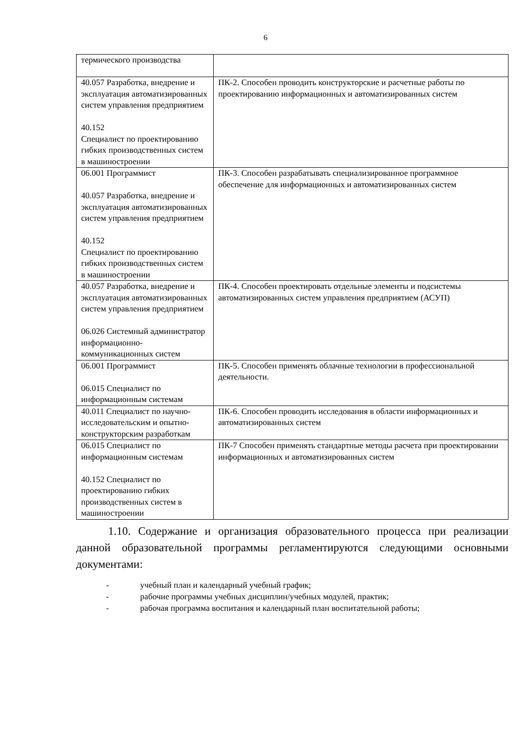6
| термического производства | |
| 40.057 Разработка, внедрение и эксплуатация автоматизированных систем управления предприятием 40.152 Специалист по проектированию гибких производственных систем в машиностроении | ПК-2. Способен проводить конструкторские и расчетные работы по проектированию информационных и автоматизированных систем |
| 06.001 Программист 40.057 Разработка, внедрение и эксплуатация автоматизированных систем управления предприятием 40.152 Специалист по проектированию гибких производственных систем в машиностроении | ПК-3. Способен разрабатывать специализированное программное обеспечение для информационных и автоматизированных систем |
| 40.057 Разработка, внедрение и эксплуатация автоматизированных систем управления предприятием 06.026 Системный администратор информационно-коммуникационных систем | ПК-4. Способен проектировать отдельные элементы и подсистемы автоматизированных систем управления предприятием (АСУП) |
| 06.001 Программист 06.015 Специалист по информационным системам | ПК-5. Способен применять облачные технологии в профессиональной деятельности. |
| 40.011 Специалист по научно-исследовательским и опытно-конструкторским разработкам | ПК-6. Способен проводить исследования в области информационных и автоматизированных систем |
| 06.015 Специалист по информационным системам 40.152 Специалист по проектированию гибких производственных систем в машиностроении | ПК-7 Способен применять стандартные методы расчета при проектировании информационных и автоматизированных систем |
1.10. Содержание и организация образовательного процесса при реализации данной образовательной программы регламентируются следующими основными документами:
- учебный план и календарный учебный график;
- рабочие программы учебных дисциплин/учебных модулей, практик;
- рабочая программа воспитания и календарный план воспитательной работы;